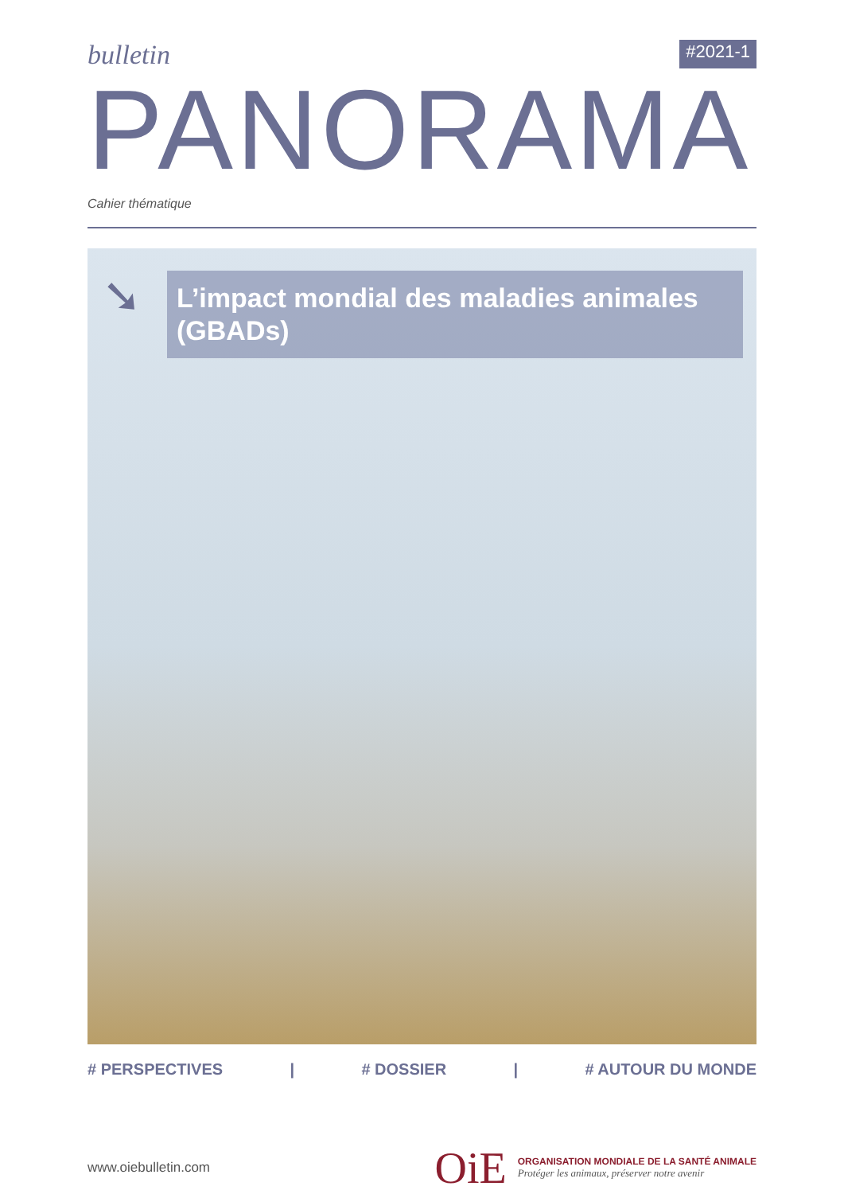bulletin
#2021-1
PANORAMA
Cahier thématique
➘
L’impact mondial des maladies animales (GBADs)
# PERSPECTIVES | # DOSSIER | # AUTOUR DU MONDE
www.oiebulletin.com
OiE
ORGANISATION MONDIALE DE LA SANTÉ ANIMALE
Protéger les animaux, préserver notre avenir